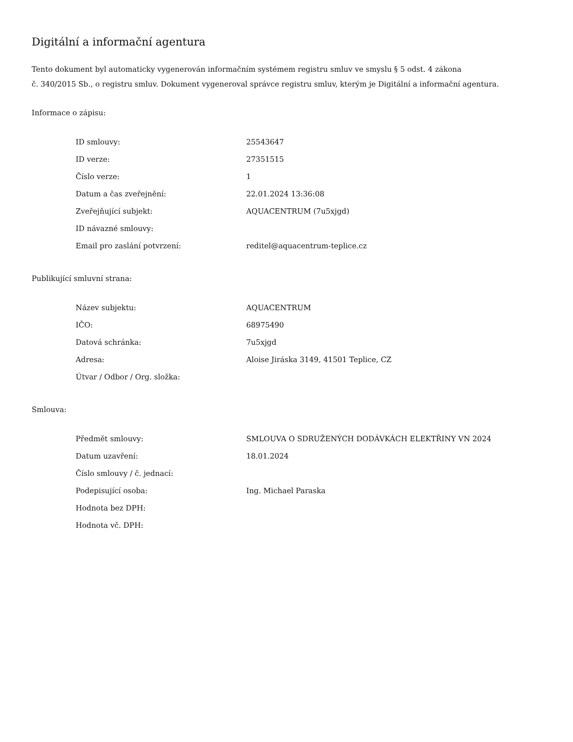Digitální a informační agentura
Tento dokument byl automaticky vygenerován informačním systémem registru smluv ve smyslu § 5 odst. 4 zákona
č. 340/2015 Sb., o registru smluv. Dokument vygeneroval správce registru smluv, kterým je Digitální a informační agentura.
Informace o zápisu:
| ID smlouvy: | 25543647 |
| ID verze: | 27351515 |
| Číslo verze: | 1 |
| Datum a čas zveřejnění: | 22.01.2024 13:36:08 |
| Zveřejňující subjekt: | AQUACENTRUM (7u5xjgd) |
| ID návazné smlouvy: | |
| Email pro zaslání potvrzení: | reditel@aquacentrum-teplice.cz |
Publikující smluvní strana:
| Název subjektu: | AQUACENTRUM |
| IČO: | 68975490 |
| Datová schránka: | 7u5xjgd |
| Adresa: | Aloise Jiráska 3149, 41501 Teplice, CZ |
| Útvar / Odbor / Org. složka: | |
Smlouva:
| Předmět smlouvy: | SMLOUVA O SDRUŽENÝCH DODÁVKÁCH ELEKTŘINY VN 2024 |
| Datum uzavření: | 18.01.2024 |
| Číslo smlouvy / č. jednací: | |
| Podepisující osoba: | Ing. Michael Paraska |
| Hodnota bez DPH: | |
| Hodnota vč. DPH: | |